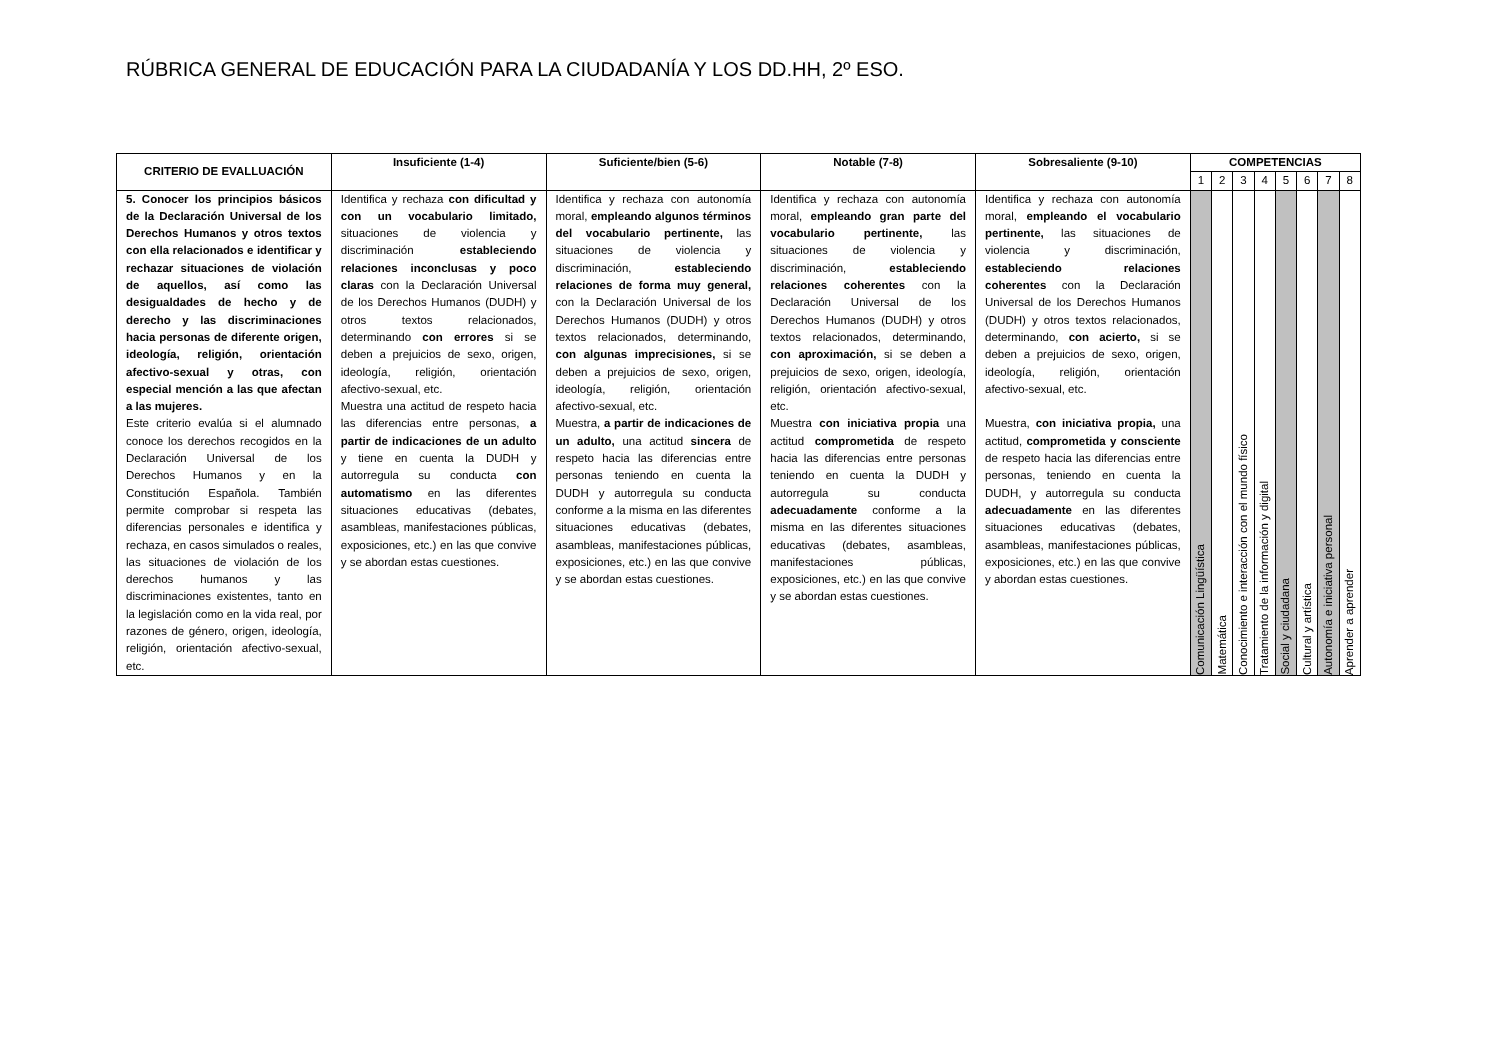RÚBRICA GENERAL DE EDUCACIÓN PARA LA CIUDADANÍA Y LOS DD.HH, 2º ESO.
| CRITERIO DE EVALLUACIÓN | Insuficiente (1-4) | Suficiente/bien (5-6) | Notable (7-8) | Sobresaliente (9-10) | COMPETENCIAS | | | | | | | |
| --- | --- | --- | --- | --- | --- | --- | --- | --- | --- | --- | --- | --- |
| | | | | | 1 | 2 | 3 | 4 | 5 | 6 | 7 | 8 |
| 5. Conocer los principios básicos de la Declaración Universal de los Derechos Humanos y otros textos con ella relacionados e identificar y rechazar situaciones de violación de aquellos, así como las desigualdades de hecho y de derecho y las discriminaciones hacia personas de diferente origen, ideología, religión, orientación afectivo-sexual y otras, con especial mención a las que afectan a las mujeres. Este criterio evalúa si el alumnado conoce los derechos recogidos en la Declaración Universal de los Derechos Humanos y en la Constitución Española. También permite comprobar si respeta las diferencias personales e identifica y rechaza, en casos simulados o reales, las situaciones de violación de los derechos humanos y las discriminaciones existentes, tanto en la legislación como en la vida real, por razones de género, origen, ideología, religión, orientación afectivo-sexual, etc. | Identifica y rechaza con dificultad y con un vocabulario limitado, situaciones de violencia y discriminación estableciendo relaciones inconclusas y poco claras con la Declaración Universal de los Derechos Humanos (DUDH) y otros textos relacionados, determinando con errores si se deben a prejuicios de sexo, origen, ideología, religión, orientación afectivo-sexual, etc. Muestra una actitud de respeto hacia las diferencias entre personas, a partir de indicaciones de un adulto y tiene en cuenta la DUDH y autorregula su conducta con automatismo en las diferentes situaciones educativas (debates, asambleas, manifestaciones públicas, exposiciones, etc.) en las que convive y se abordan estas cuestiones. | Identifica y rechaza con autonomía moral, empleando algunos términos del vocabulario pertinente, las situaciones de violencia y discriminación, estableciendo relaciones de forma muy general, con la Declaración Universal de los Derechos Humanos (DUDH) y otros textos relacionados, determinando, con algunas imprecisiones, si se deben a prejuicios de sexo, origen, ideología, religión, orientación afectivo-sexual, etc. Muestra, a partir de indicaciones de un adulto, una actitud sincera de respeto hacia las diferencias entre personas teniendo en cuenta la DUDH y autorregula su conducta conforme a la misma en las diferentes situaciones educativas (debates, asambleas, manifestaciones públicas, exposiciones, etc.) en las que convive y se abordan estas cuestiones. | Identifica y rechaza con autonomía moral, empleando gran parte del vocabulario pertinente, las situaciones de violencia y discriminación, estableciendo relaciones coherentes con la Declaración Universal de los Derechos Humanos (DUDH) y otros textos relacionados, determinando, con aproximación, si se deben a prejuicios de sexo, origen, ideología, religión, orientación afectivo-sexual, etc. Muestra con iniciativa propia una actitud comprometida de respeto hacia las diferencias entre personas teniendo en cuenta la DUDH y autorregula su conducta adecuadamente conforme a la misma en las diferentes situaciones educativas (debates, asambleas, manifestaciones públicas, exposiciones, etc.) en las que convive y se abordan estas cuestiones. | Identifica y rechaza con autonomía moral, empleando el vocabulario pertinente, las situaciones de violencia y discriminación, estableciendo relaciones coherentes con la Declaración Universal de los Derechos Humanos (DUDH) y otros textos relacionados, determinando, con acierto, si se deben a prejuicios de sexo, origen, ideología, religión, orientación afectivo-sexual, etc. Muestra, con iniciativa propia, una actitud, comprometida y consciente de respeto hacia las diferencias entre personas, teniendo en cuenta la DUDH, y autorregula su conducta adecuadamente en las diferentes situaciones educativas (debates, asambleas, manifestaciones públicas, exposiciones, etc.) en las que convive y abordan estas cuestiones. | Comunicación Lingüística | Matemática | Conocimiento e interacción con el mundo físico | Tratamiento de la información y digital | Social y ciudadana | Cultural y artística | Autonomía e iniciativa personal | Aprender a aprender |